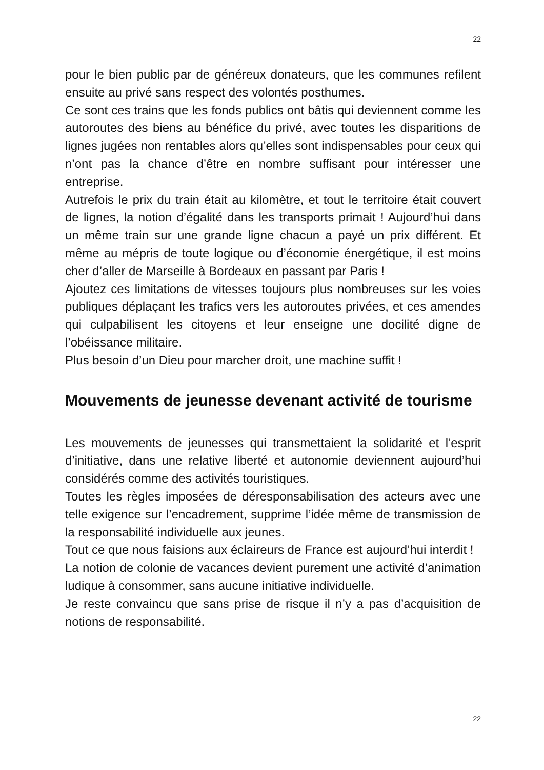22
pour le bien public par de généreux donateurs, que les communes refilent ensuite au privé sans respect des volontés posthumes.
Ce sont ces trains que les fonds publics ont bâtis qui deviennent comme les autoroutes des biens au bénéfice du privé, avec toutes les disparitions de lignes jugées non rentables alors qu’elles sont indispensables pour ceux qui n’ont pas la chance d’être en nombre suffisant pour intéresser une entreprise.
Autrefois le prix du train était au kilomètre, et tout le territoire était couvert de lignes, la notion d’égalité dans les transports primait ! Aujourd’hui dans un même train sur une grande ligne chacun a payé un prix différent. Et même au mépris de toute logique ou d’économie énergétique, il est moins cher d’aller de Marseille à Bordeaux en passant par Paris !
Ajoutez ces limitations de vitesses toujours plus nombreuses sur les voies publiques déplaçant les trafics vers les autoroutes privées, et ces amendes qui culpabilisent les citoyens et leur enseigne une docilité digne de l’obéissance militaire.
Plus besoin d’un Dieu pour marcher droit, une machine suffit !
Mouvements de jeunesse devenant activité de tourisme
Les mouvements de jeunesses qui transmettaient la solidarité et l’esprit d’initiative, dans une relative liberté et autonomie deviennent aujourd’hui considérés comme des activités touristiques.
Toutes les règles imposées de déresponsabilisation des acteurs avec une telle exigence sur l’encadrement, supprime l’idée même de transmission de la responsabilité individuelle aux jeunes.
Tout ce que nous faisions aux éclaireurs de France est aujourd’hui interdit !
La notion de colonie de vacances devient purement une activité d’animation ludique à consommer, sans aucune initiative individuelle.
Je reste convaincu que sans prise de risque il n’y a pas d’acquisition de notions de responsabilité.
22